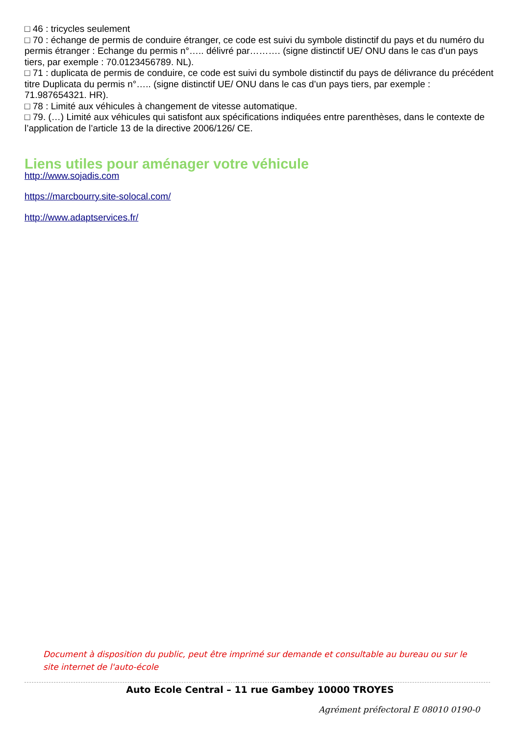□ 46 : tricycles seulement
□ 70 : échange de permis de conduire étranger, ce code est suivi du symbole distinctif du pays et du numéro du permis étranger : Echange du permis n°….. délivré par………. (signe distinctif UE/ ONU dans le cas d’un pays tiers, par exemple : 70.0123456789. NL).
□ 71 : duplicata de permis de conduire, ce code est suivi du symbole distinctif du pays de délivrance du précédent titre Duplicata du permis n°….. (signe distinctif UE/ ONU dans le cas d’un pays tiers, par exemple : 71.987654321. HR).
□ 78 : Limité aux véhicules à changement de vitesse automatique.
□ 79. (…) Limité aux véhicules qui satisfont aux spécifications indiquées entre parenthèses, dans le contexte de l’application de l’article 13 de la directive 2006/126/ CE.
Liens utiles pour aménager votre véhicule
http://www.sojadis.com
https://marcbourry.site-solocal.com/
http://www.adaptservices.fr/
Document à disposition du public, peut être imprimé sur demande et consultable au bureau ou sur le site internet de l'auto-école
Auto Ecole Central – 11 rue Gambey 10000 TROYES
Agrément préfectoral E 08010 0190-0